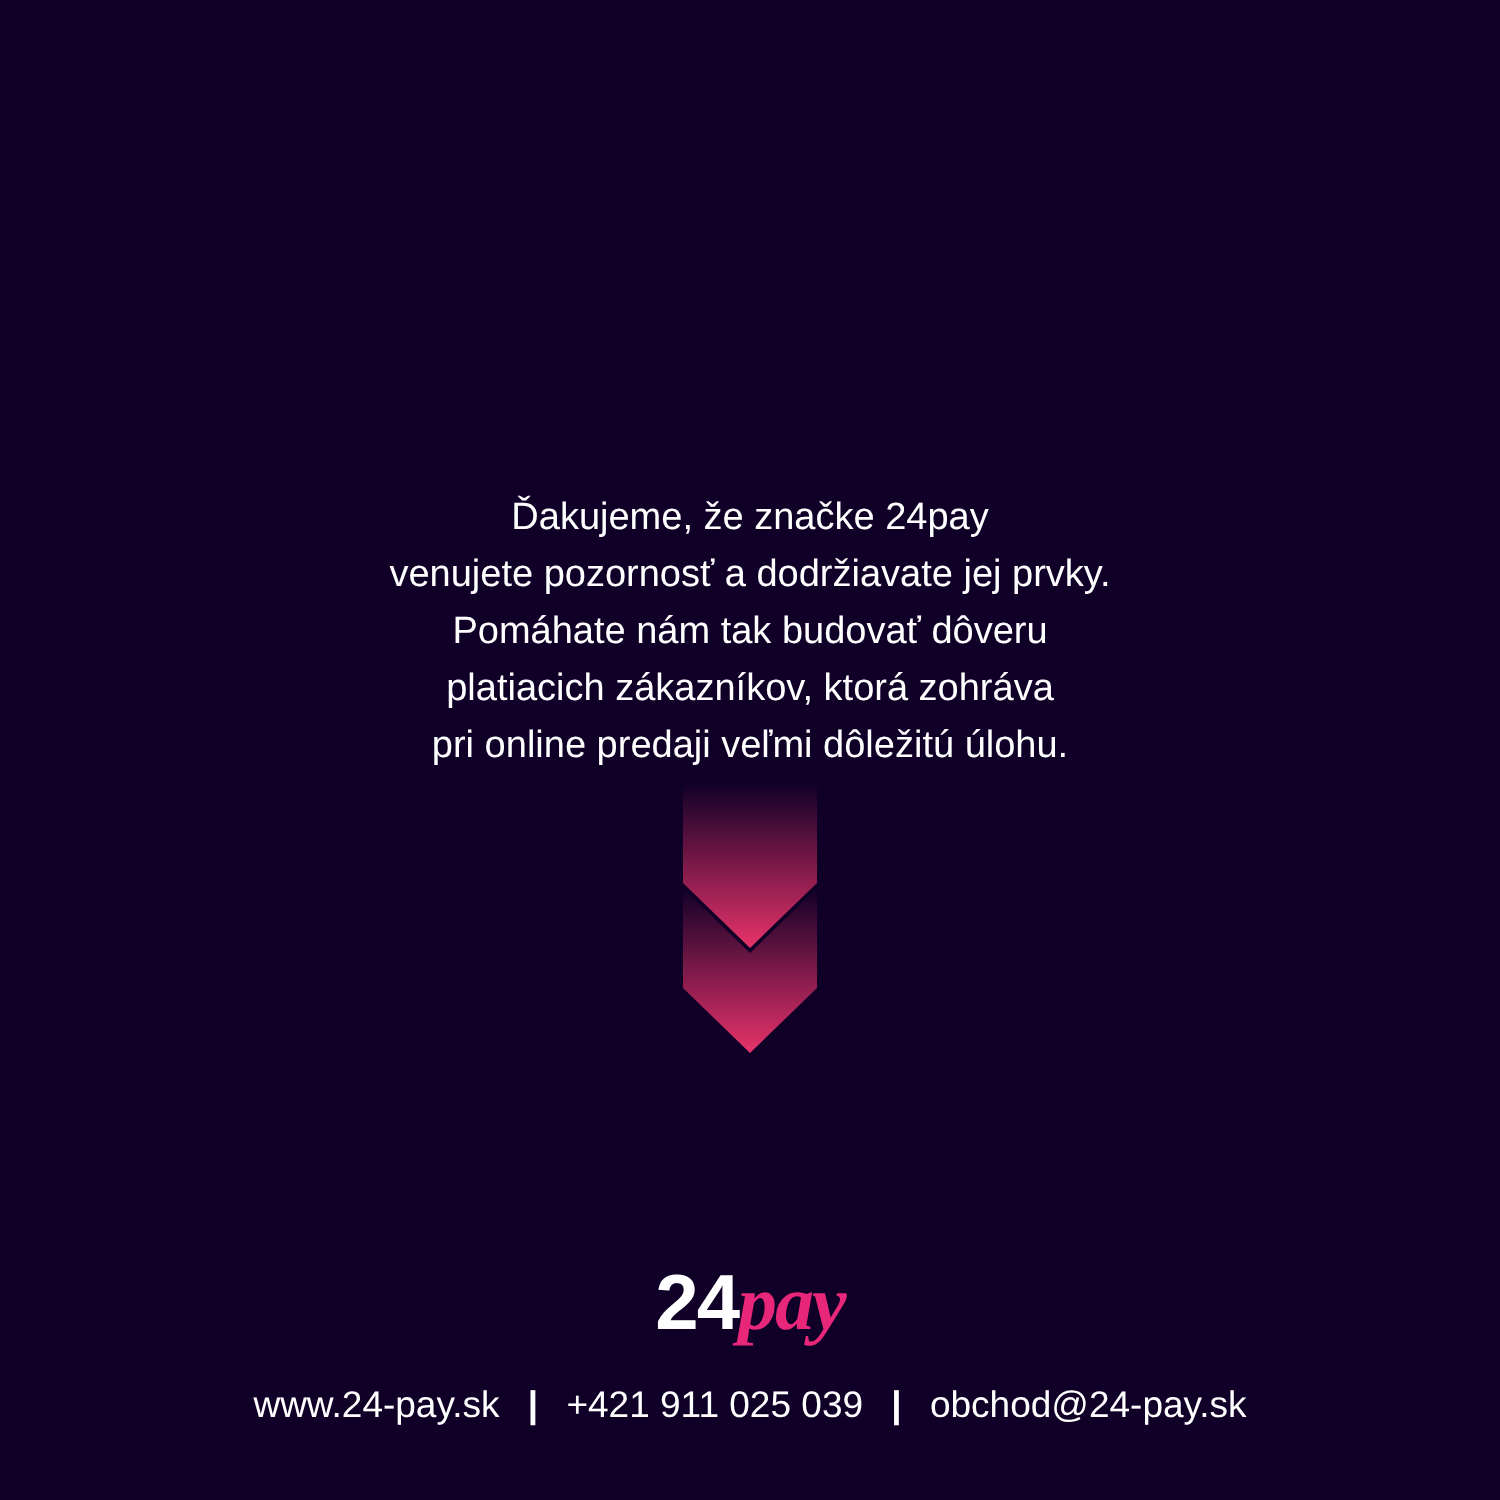Ďakujeme, že značke 24pay
venujete pozornosť a dodržiavate jej prvky.
Pomáhate nám tak budovať dôveru
platiacich zákazníkov, ktorá zohráva
pri online predaji veľmi dôležitú úlohu.
24pay
www.24-pay.sk | +421 911 025 039 | obchod@24-pay.sk